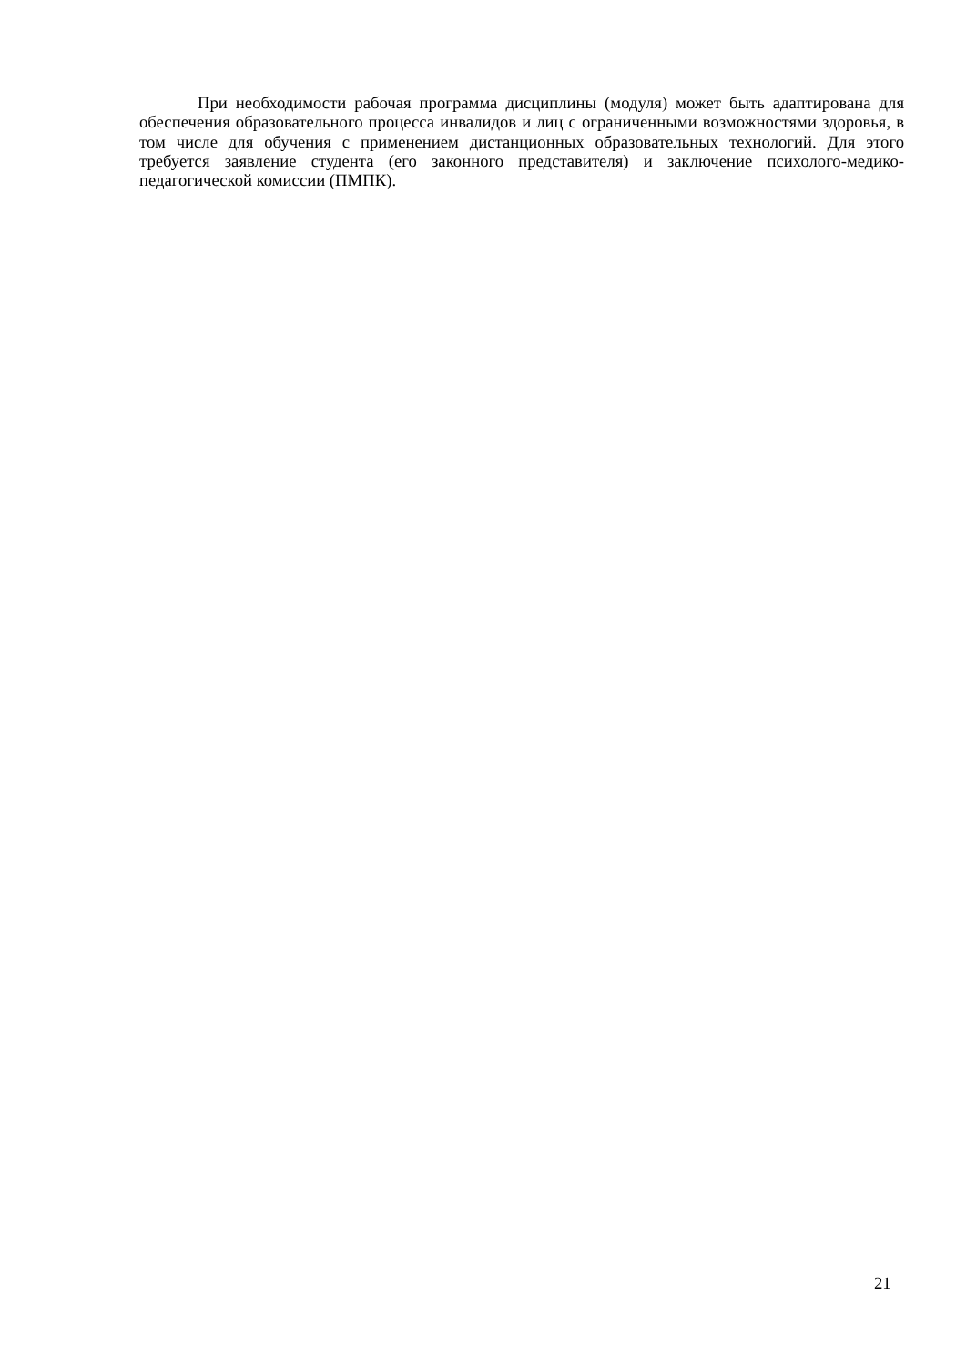При необходимости рабочая программа дисциплины (модуля) может быть адаптирована для обеспечения образовательного процесса инвалидов и лиц с ограниченными возможностями здоровья, в том числе для обучения с применением дистанционных образовательных технологий. Для этого требуется заявление студента (его законного представителя) и заключение психолого-медико-педагогической комиссии (ПМПК).
21